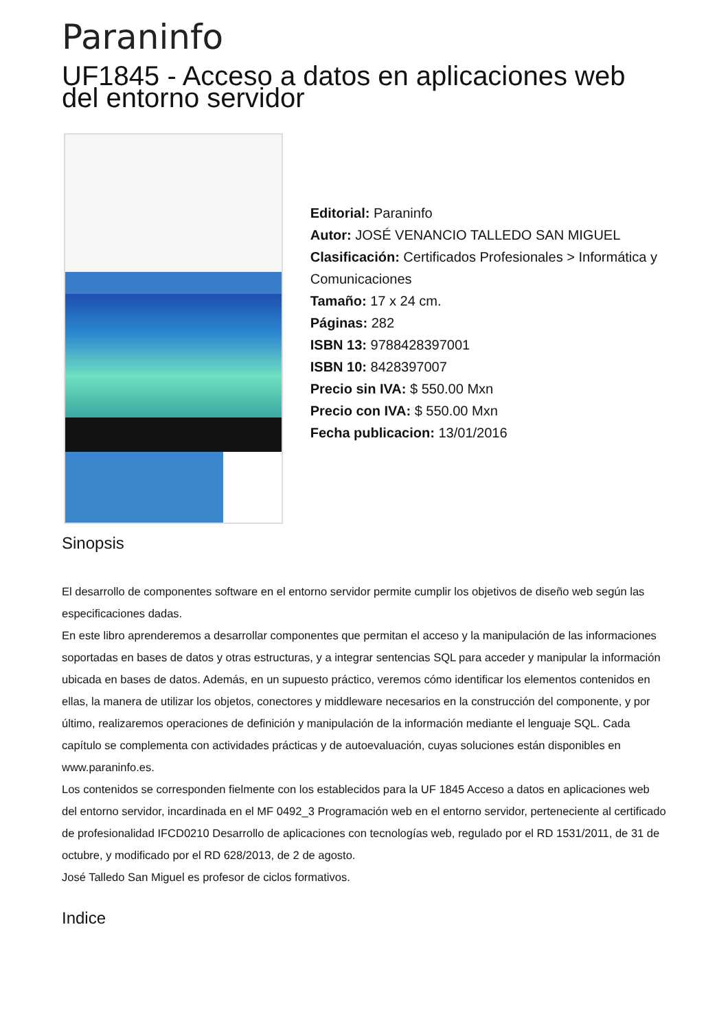Paraninfo
UF1845 - Acceso a datos en aplicaciones web del entorno servidor
Editorial: Paraninfo
Autor: JOSÉ VENANCIO TALLEDO SAN MIGUEL
Clasificación: Certificados Profesionales > Informática y Comunicaciones
Tamaño: 17 x 24 cm.
Páginas: 282
ISBN 13: 9788428397001
ISBN 10: 8428397007
Precio sin IVA: $ 550.00 Mxn
Precio con IVA: $ 550.00 Mxn
Fecha publicacion: 13/01/2016
Sinopsis
El desarrollo de componentes software en el entorno servidor permite cumplir los objetivos de diseño web según las especificaciones dadas.
En este libro aprenderemos a desarrollar componentes que permitan el acceso y la manipulación de las informaciones soportadas en bases de datos y otras estructuras, y a integrar sentencias SQL para acceder y manipular la información ubicada en bases de datos. Además, en un supuesto práctico, veremos cómo identificar los elementos contenidos en ellas, la manera de utilizar los objetos, conectores y middleware necesarios en la construcción del componente, y por último, realizaremos operaciones de definición y manipulación de la información mediante el lenguaje SQL. Cada capítulo se complementa con actividades prácticas y de autoevaluación, cuyas soluciones están disponibles en www.paraninfo.es.
Los contenidos se corresponden fielmente con los establecidos para la UF 1845 Acceso a datos en aplicaciones web del entorno servidor, incardinada en el MF 0492_3 Programación web en el entorno servidor, perteneciente al certificado de profesionalidad IFCD0210 Desarrollo de aplicaciones con tecnologías web, regulado por el RD 1531/2011, de 31 de octubre, y modificado por el RD 628/2013, de 2 de agosto.
José Talledo San Miguel es profesor de ciclos formativos.
Indice